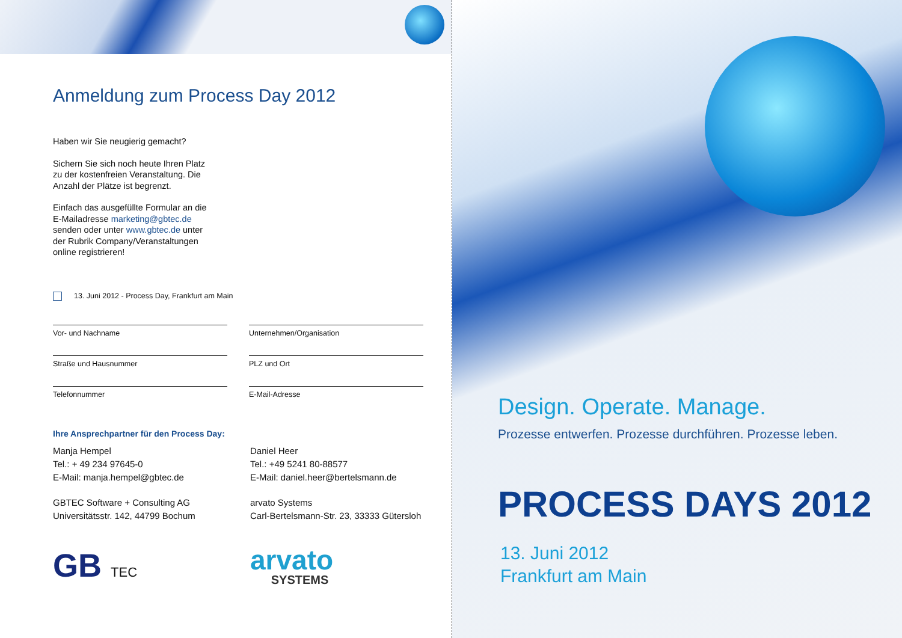Anmeldung zum Process Day 2012
Haben wir Sie neugierig gemacht?
Sichern Sie sich noch heute Ihren Platz
zu der kostenfreien Veranstaltung. Die
Anzahl der Plätze ist begrenzt.
Einfach das ausgefüllte Formular an die
E-Mailadresse marketing@gbtec.de
senden oder unter www.gbtec.de unter
der Rubrik Company/Veranstaltungen
online registrieren!
13. Juni 2012 - Process Day, Frankfurt am Main
Vor- und Nachname
Unternehmen/Organisation
Straße und Hausnummer
PLZ und Ort
Telefonnummer
E-Mail-Adresse
Ihre Ansprechpartner für den Process Day:
Manja Hempel
Tel.: + 49 234 97645-0
E-Mail: manja.hempel@gbtec.de
GBTEC Software + Consulting AG
Universitätsstr. 142, 44799 Bochum
Daniel Heer
Tel.: +49 5241 80-88577
E-Mail: daniel.heer@bertelsmann.de
arvato Systems
Carl-Bertelsmann-Str. 23, 33333 Gütersloh
GB TEC
arvato
SYSTEMS
Design. Operate. Manage.
Prozesse entwerfen. Prozesse durchführen. Prozesse leben.
PROCESS DAYS 2012
13. Juni 2012
Frankfurt am Main